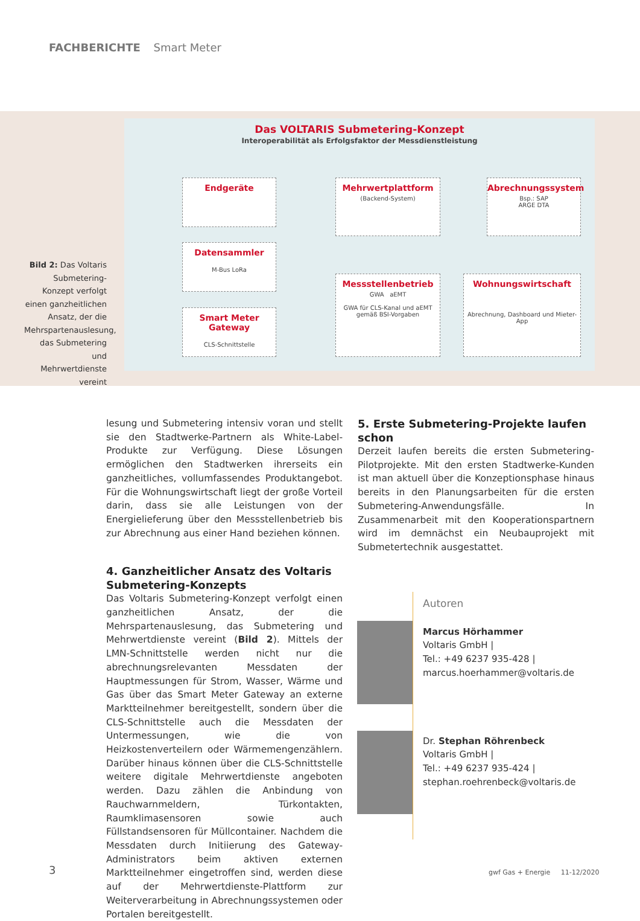FACHBERICHTE Smart Meter
Bild 2: Das Voltaris Submetering-Konzept verfolgt einen ganzheitlichen Ansatz, der die Mehrspartenauslesung, das Submetering und Mehrwertdienste vereint
Das VOLTARIS Submetering-Konzept
Interoperabilität als Erfolgsfaktor der Messdienstleistung
Endgeräte
Datensammler
M-Bus LoRa
Smart Meter Gateway
CLS-Schnittstelle
Mehrwertplattform
(Backend-System)
Abrechnungssystem
Bsp.: SAP
ARGE DTA
Messstellenbetrieb
GWA aEMT
GWA für CLS-Kanal und aEMT gemäß BSI-Vorgaben
Wohnungswirtschaft
Abrechnung, Dashboard und Mieter-App
lesung und Submetering intensiv voran und stellt sie den Stadtwerke-Partnern als White-Label-Produkte zur Verfügung. Diese Lösungen ermöglichen den Stadtwerken ihrerseits ein ganzheitliches, vollumfassendes Produktangebot. Für die Wohnungswirtschaft liegt der große Vorteil darin, dass sie alle Leistungen von der Energielieferung über den Messstellenbetrieb bis zur Abrechnung aus einer Hand beziehen können.
4. Ganzheitlicher Ansatz des Voltaris Submetering-Konzepts
Das Voltaris Submetering-Konzept verfolgt einen ganzheitlichen Ansatz, der die Mehrspartenauslesung, das Submetering und Mehrwertdienste vereint (Bild 2). Mittels der LMN-Schnittstelle werden nicht nur die abrechnungsrelevanten Messdaten der Hauptmessungen für Strom, Wasser, Wärme und Gas über das Smart Meter Gateway an externe Marktteilnehmer bereitgestellt, sondern über die CLS-Schnittstelle auch die Messdaten der Untermessungen, wie die von Heizkostenverteilern oder Wärmemengenzählern. Darüber hinaus können über die CLS-Schnittstelle weitere digitale Mehrwertdienste angeboten werden. Dazu zählen die Anbindung von Rauchwarnmeldern, Türkontakten, Raumklimasensoren sowie auch Füllstandsensoren für Müllcontainer. Nachdem die Messdaten durch Initiierung des Gateway-Administrators beim aktiven externen Marktteilnehmer eingetroffen sind, werden diese auf der Mehrwertdienste-Plattform zur Weiterverarbeitung in Abrechnungssystemen oder Portalen bereitgestellt.
5. Erste Submetering-Projekte laufen schon
Derzeit laufen bereits die ersten Submetering-Pilotprojekte. Mit den ersten Stadtwerke-Kunden ist man aktuell über die Konzeptionsphase hinaus bereits in den Planungsarbeiten für die ersten Submetering-Anwendungsfälle. In Zusammenarbeit mit den Kooperationspartnern wird im demnächst ein Neubauprojekt mit Submetertechnik ausgestattet.
Autoren
Marcus Hörhammer
Voltaris GmbH |
Tel.: +49 6237 935-428 |
marcus.hoerhammer@voltaris.de
Dr. Stephan Röhrenbeck
Voltaris GmbH |
Tel.: +49 6237 935-424 |
stephan.roehrenbeck@voltaris.de
3
gwf Gas + Energie 11-12/2020